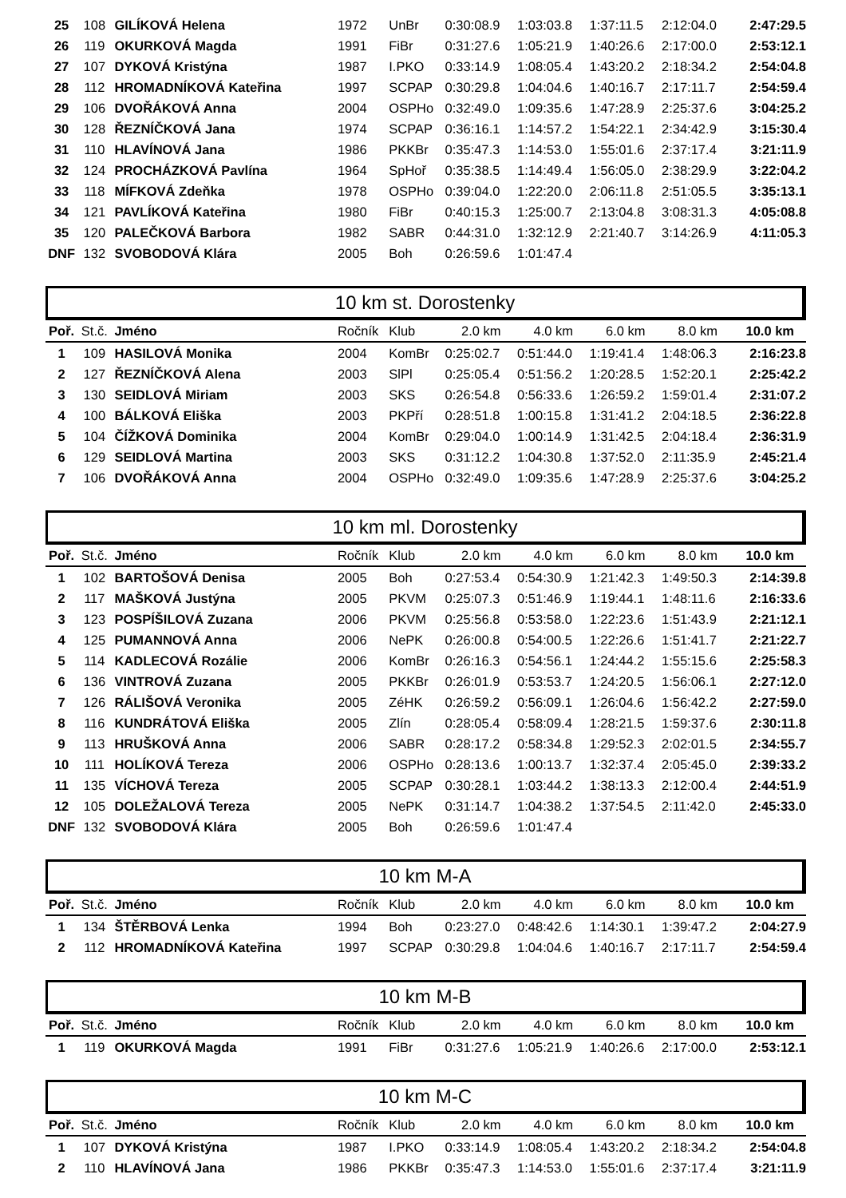| 25 | 108 | GILÍKOVÁ Helena | 1972 | UnBr | 0:30:08.9 | 1:03:03.8 | 1:37:11.5 | 2:12:04.0 | 2:47:29.5 |
| 26 | 119 | OKURKOVÁ Magda | 1991 | FiBr | 0:31:27.6 | 1:05:21.9 | 1:40:26.6 | 2:17:00.0 | 2:53:12.1 |
| 27 | 107 | DYKOVÁ Kristýna | 1987 | I.PKO | 0:33:14.9 | 1:08:05.4 | 1:43:20.2 | 2:18:34.2 | 2:54:04.8 |
| 28 | 112 | HROMADNÍKOVÁ Kateřina | 1997 | SCPAP | 0:30:29.8 | 1:04:04.6 | 1:40:16.7 | 2:17:11.7 | 2:54:59.4 |
| 29 | 106 | DVOŘÁKOVÁ Anna | 2004 | OSPHo | 0:32:49.0 | 1:09:35.6 | 1:47:28.9 | 2:25:37.6 | 3:04:25.2 |
| 30 | 128 | ŘEZNÍČKOVÁ Jana | 1974 | SCPAP | 0:36:16.1 | 1:14:57.2 | 1:54:22.1 | 2:34:42.9 | 3:15:30.4 |
| 31 | 110 | HLAVÍNOVÁ Jana | 1986 | PKKBr | 0:35:47.3 | 1:14:53.0 | 1:55:01.6 | 2:37:17.4 | 3:21:11.9 |
| 32 | 124 | PROCHÁZKOVÁ Pavlína | 1964 | SpHoř | 0:35:38.5 | 1:14:49.4 | 1:56:05.0 | 2:38:29.9 | 3:22:04.2 |
| 33 | 118 | MÍFKOVÁ Zdeňka | 1978 | OSPHo | 0:39:04.0 | 1:22:20.0 | 2:06:11.8 | 2:51:05.5 | 3:35:13.1 |
| 34 | 121 | PAVLÍKOVÁ Kateřina | 1980 | FiBr | 0:40:15.3 | 1:25:00.7 | 2:13:04.8 | 3:08:31.3 | 4:05:08.8 |
| 35 | 120 | PALEČKOVÁ Barbora | 1982 | SABR | 0:44:31.0 | 1:32:12.9 | 2:21:40.7 | 3:14:26.9 | 4:11:05.3 |
| DNF | 132 | SVOBODOVÁ Klára | 2005 | Boh | 0:26:59.6 | 1:01:47.4 | | | |
10 km st. Dorostenky
| Poř. | St.č. | Jméno | Ročník | Klub | 2.0 km | 4.0 km | 6.0 km | 8.0 km | 10.0 km |
| --- | --- | --- | --- | --- | --- | --- | --- | --- | --- |
| 1 | 109 | HASILOVÁ Monika | 2004 | KomBr | 0:25:02.7 | 0:51:44.0 | 1:19:41.4 | 1:48:06.3 | 2:16:23.8 |
| 2 | 127 | ŘEZNÍČKOVÁ Alena | 2003 | SlPl | 0:25:05.4 | 0:51:56.2 | 1:20:28.5 | 1:52:20.1 | 2:25:42.2 |
| 3 | 130 | SEIDLOVÁ Miriam | 2003 | SKS | 0:26:54.8 | 0:56:33.6 | 1:26:59.2 | 1:59:01.4 | 2:31:07.2 |
| 4 | 100 | BÁLKOVÁ Eliška | 2003 | PKPří | 0:28:51.8 | 1:00:15.8 | 1:31:41.2 | 2:04:18.5 | 2:36:22.8 |
| 5 | 104 | ČÍŽKOVÁ Dominika | 2004 | KomBr | 0:29:04.0 | 1:00:14.9 | 1:31:42.5 | 2:04:18.4 | 2:36:31.9 |
| 6 | 129 | SEIDLOVÁ Martina | 2003 | SKS | 0:31:12.2 | 1:04:30.8 | 1:37:52.0 | 2:11:35.9 | 2:45:21.4 |
| 7 | 106 | DVOŘÁKOVÁ Anna | 2004 | OSPHo | 0:32:49.0 | 1:09:35.6 | 1:47:28.9 | 2:25:37.6 | 3:04:25.2 |
10 km ml. Dorostenky
| Poř. | St.č. | Jméno | Ročník | Klub | 2.0 km | 4.0 km | 6.0 km | 8.0 km | 10.0 km |
| --- | --- | --- | --- | --- | --- | --- | --- | --- | --- |
| 1 | 102 | BARTOŠOVÁ Denisa | 2005 | Boh | 0:27:53.4 | 0:54:30.9 | 1:21:42.3 | 1:49:50.3 | 2:14:39.8 |
| 2 | 117 | MAŠKOVÁ Justýna | 2005 | PKVM | 0:25:07.3 | 0:51:46.9 | 1:19:44.1 | 1:48:11.6 | 2:16:33.6 |
| 3 | 123 | POSPÍŠILOVÁ Zuzana | 2006 | PKVM | 0:25:56.8 | 0:53:58.0 | 1:22:23.6 | 1:51:43.9 | 2:21:12.1 |
| 4 | 125 | PUMANNOVÁ Anna | 2006 | NePK | 0:26:00.8 | 0:54:00.5 | 1:22:26.6 | 1:51:41.7 | 2:21:22.7 |
| 5 | 114 | KADLECOVÁ Rozálie | 2006 | KomBr | 0:26:16.3 | 0:54:56.1 | 1:24:44.2 | 1:55:15.6 | 2:25:58.3 |
| 6 | 136 | VINTROVÁ Zuzana | 2005 | PKKBr | 0:26:01.9 | 0:53:53.7 | 1:24:20.5 | 1:56:06.1 | 2:27:12.0 |
| 7 | 126 | RÁLIŠOVÁ Veronika | 2005 | ZéHK | 0:26:59.2 | 0:56:09.1 | 1:26:04.6 | 1:56:42.2 | 2:27:59.0 |
| 8 | 116 | KUNDRÁTOVÁ Eliška | 2005 | Zlín | 0:28:05.4 | 0:58:09.4 | 1:28:21.5 | 1:59:37.6 | 2:30:11.8 |
| 9 | 113 | HRUŠKOVÁ Anna | 2006 | SABR | 0:28:17.2 | 0:58:34.8 | 1:29:52.3 | 2:02:01.5 | 2:34:55.7 |
| 10 | 111 | HOLÍKOVÁ Tereza | 2006 | OSPHo | 0:28:13.6 | 1:00:13.7 | 1:32:37.4 | 2:05:45.0 | 2:39:33.2 |
| 11 | 135 | VÍCHOVÁ Tereza | 2005 | SCPAP | 0:30:28.1 | 1:03:44.2 | 1:38:13.3 | 2:12:00.4 | 2:44:51.9 |
| 12 | 105 | DOLEŽALOVÁ Tereza | 2005 | NePK | 0:31:14.7 | 1:04:38.2 | 1:37:54.5 | 2:11:42.0 | 2:45:33.0 |
| DNF | 132 | SVOBODOVÁ Klára | 2005 | Boh | 0:26:59.6 | 1:01:47.4 | | | |
10 km M-A
| Poř. | St.č. | Jméno | Ročník | Klub | 2.0 km | 4.0 km | 6.0 km | 8.0 km | 10.0 km |
| --- | --- | --- | --- | --- | --- | --- | --- | --- | --- |
| 1 | 134 | ŠTĚRBOVÁ Lenka | 1994 | Boh | 0:23:27.0 | 0:48:42.6 | 1:14:30.1 | 1:39:47.2 | 2:04:27.9 |
| 2 | 112 | HROMADNÍKOVÁ Kateřina | 1997 | SCPAP | 0:30:29.8 | 1:04:04.6 | 1:40:16.7 | 2:17:11.7 | 2:54:59.4 |
10 km M-B
| Poř. | St.č. | Jméno | Ročník | Klub | 2.0 km | 4.0 km | 6.0 km | 8.0 km | 10.0 km |
| --- | --- | --- | --- | --- | --- | --- | --- | --- | --- |
| 1 | 119 | OKURKOVÁ Magda | 1991 | FiBr | 0:31:27.6 | 1:05:21.9 | 1:40:26.6 | 2:17:00.0 | 2:53:12.1 |
10 km M-C
| Poř. | St.č. | Jméno | Ročník | Klub | 2.0 km | 4.0 km | 6.0 km | 8.0 km | 10.0 km |
| --- | --- | --- | --- | --- | --- | --- | --- | --- | --- |
| 1 | 107 | DYKOVÁ Kristýna | 1987 | I.PKO | 0:33:14.9 | 1:08:05.4 | 1:43:20.2 | 2:18:34.2 | 2:54:04.8 |
| 2 | 110 | HLAVÍNOVÁ Jana | 1986 | PKKBr | 0:35:47.3 | 1:14:53.0 | 1:55:01.6 | 2:37:17.4 | 3:21:11.9 |